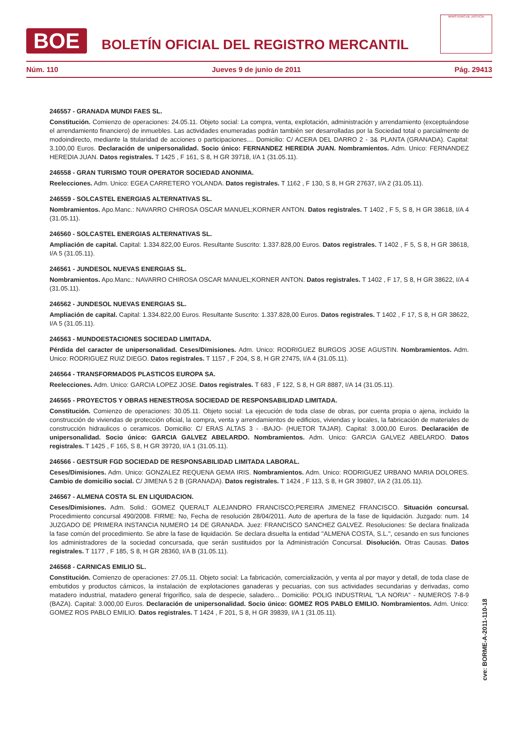BOE
BOLETÍN OFICIAL DEL REGISTRO MERCANTIL
MINISTERIO DE JUSTICIA
Núm. 110 Jueves 9 de junio de 2011 Pág. 29413
246557 - GRANADA MUNDI FAES SL.
Constitución. Comienzo de operaciones: 24.05.11. Objeto social: La compra, venta, explotación, administración y arrendamiento (exceptuándose el arrendamiento financiero) de inmuebles. Las actividades enumeradas podrán también ser desarrolladas por la Sociedad total o parcialmente de modoindirecto, mediante la titularidad de acciones o participaciones.... Domicilio: C/ ACERA DEL DARRO 2 - 3& PLANTA (GRANADA). Capital: 3.100,00 Euros. Declaración de unipersonalidad. Socio único: FERNANDEZ HEREDIA JUAN. Nombramientos. Adm. Unico: FERNANDEZ HEREDIA JUAN. Datos registrales. T 1425 , F 161, S 8, H GR 39718, I/A 1 (31.05.11).
246558 - GRAN TURISMO TOUR OPERATOR SOCIEDAD ANONIMA.
Reelecciones. Adm. Unico: EGEA CARRETERO YOLANDA. Datos registrales. T 1162 , F 130, S 8, H GR 27637, I/A 2 (31.05.11).
246559 - SOLCASTEL ENERGIAS ALTERNATIVAS SL.
Nombramientos. Apo.Manc.: NAVARRO CHIROSA OSCAR MANUEL;KORNER ANTON. Datos registrales. T 1402 , F 5, S 8, H GR 38618, I/A 4 (31.05.11).
246560 - SOLCASTEL ENERGIAS ALTERNATIVAS SL.
Ampliación de capital. Capital: 1.334.822,00 Euros. Resultante Suscrito: 1.337.828,00 Euros. Datos registrales. T 1402 , F 5, S 8, H GR 38618, I/A 5 (31.05.11).
246561 - JUNDESOL NUEVAS ENERGIAS SL.
Nombramientos. Apo.Manc.: NAVARRO CHIROSA OSCAR MANUEL;KORNER ANTON. Datos registrales. T 1402 , F 17, S 8, H GR 38622, I/A 4 (31.05.11).
246562 - JUNDESOL NUEVAS ENERGIAS SL.
Ampliación de capital. Capital: 1.334.822,00 Euros. Resultante Suscrito: 1.337.828,00 Euros. Datos registrales. T 1402 , F 17, S 8, H GR 38622, I/A 5 (31.05.11).
246563 - MUNDOESTACIONES SOCIEDAD LIMITADA.
Pérdida del caracter de unipersonalidad. Ceses/Dimisiones. Adm. Unico: RODRIGUEZ BURGOS JOSE AGUSTIN. Nombramientos. Adm. Unico: RODRIGUEZ RUIZ DIEGO. Datos registrales. T 1157 , F 204, S 8, H GR 27475, I/A 4 (31.05.11).
246564 - TRANSFORMADOS PLASTICOS EUROPA SA.
Reelecciones. Adm. Unico: GARCIA LOPEZ JOSE. Datos registrales. T 683 , F 122, S 8, H GR 8887, I/A 14 (31.05.11).
246565 - PROYECTOS Y OBRAS HENESTROSA SOCIEDAD DE RESPONSABILIDAD LIMITADA.
Constitución. Comienzo de operaciones: 30.05.11. Objeto social: La ejecución de toda clase de obras, por cuenta propia o ajena, incluido la construcción de viviendas de protección oficial, la compra, venta y arrendamientos de edificios, viviendas y locales, la fabricación de materiales de construcción hidraulicos o ceramicos. Domicilio: C/ ERAS ALTAS 3 - -BAJO- (HUETOR TAJAR). Capital: 3.000,00 Euros. Declaración de unipersonalidad. Socio único: GARCIA GALVEZ ABELARDO. Nombramientos. Adm. Unico: GARCIA GALVEZ ABELARDO. Datos registrales. T 1425 , F 165, S 8, H GR 39720, I/A 1 (31.05.11).
246566 - GESTSUR FGD SOCIEDAD DE RESPONSABILIDAD LIMITADA LABORAL.
Ceses/Dimisiones. Adm. Unico: GONZALEZ REQUENA GEMA IRIS. Nombramientos. Adm. Unico: RODRIGUEZ URBANO MARIA DOLORES. Cambio de domicilio social. C/ JIMENA 5 2 B (GRANADA). Datos registrales. T 1424 , F 113, S 8, H GR 39807, I/A 2 (31.05.11).
246567 - ALMENA COSTA SL EN LIQUIDACION.
Ceses/Dimisiones. Adm. Solid.: GOMEZ QUERALT ALEJANDRO FRANCISCO;PEREIRA JIMENEZ FRANCISCO. Situación concursal. Procedimiento concursal 490/2008. FIRME: No, Fecha de resolución 28/04/2011. Auto de apertura de la fase de liquidación. Juzgado: num. 14 JUZGADO DE PRIMERA INSTANCIA NUMERO 14 DE GRANADA. Juez: FRANCISCO SANCHEZ GALVEZ. Resoluciones: Se declara finalizada la fase común del procedimiento. Se abre la fase de liquidación. Se declara disuelta la entidad "ALMENA COSTA, S.L.", cesando en sus funciones los administradores de la sociedad concursada, que serán sustituidos por la Administración Concursal. Disolución. Otras Causas. Datos registrales. T 1177 , F 185, S 8, H GR 28360, I/A B (31.05.11).
246568 - CARNICAS EMILIO SL.
Constitución. Comienzo de operaciones: 27.05.11. Objeto social: La fabricación, comercialización, y venta al por mayor y detall, de toda clase de embutidos y productos cárnicos, la instalación de explotaciones ganaderas y pecuarias, con sus actividades secundarias y derivadas, como matadero industrial, matadero general frigorífico, sala de despecie, saladero... Domicilio: POLIG INDUSTRIAL "LA NORIA" - NUMEROS 7-8-9 (BAZA). Capital: 3.000,00 Euros. Declaración de unipersonalidad. Socio único: GOMEZ ROS PABLO EMILIO. Nombramientos. Adm. Unico: GOMEZ ROS PABLO EMILIO. Datos registrales. T 1424 , F 201, S 8, H GR 39839, I/A 1 (31.05.11).
cve: BORME-A-2011-110-18